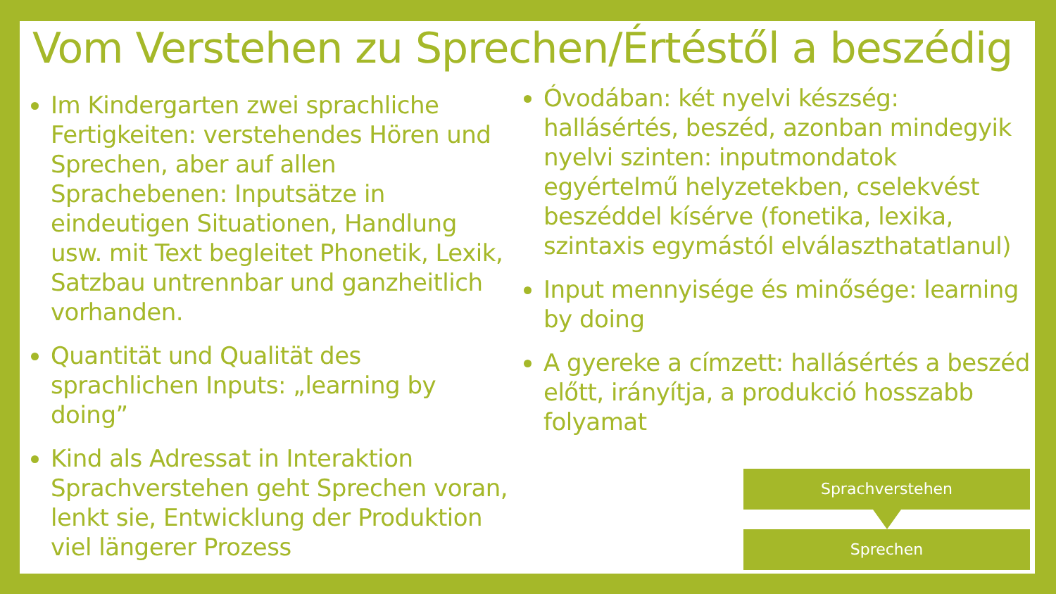Vom Verstehen zu Sprechen/Értéstől a beszédig
Im Kindergarten zwei sprachliche Fertigkeiten: verstehendes Hören und Sprechen, aber auf allen Sprachebenen: Inputsätze in eindeutigen Situationen, Handlung usw. mit Text begleitet Phonetik, Lexik, Satzbau untrennbar und ganzheitlich vorhanden.
Quantität und Qualität des sprachlichen Inputs: „learning by doing”
Kind als Adressat in Interaktion Sprachverstehen geht Sprechen voran, lenkt sie, Entwicklung der Produktion viel längerer Prozess
Óvodában: két nyelvi készség: hallásértés, beszéd, azonban mindegyik nyelvi szinten: inputmondatok egyértelmű helyzetekben, cselekvést beszéddel kísérve (fonetika, lexika, szintaxis egymástól elválaszthatatlanul)
Input mennyisége és minősége: learning by doing
A gyereke a címzett: hallásértés a beszéd előtt, irányítja, a produkció hosszabb folyamat
Sprachverstehen
Sprechen